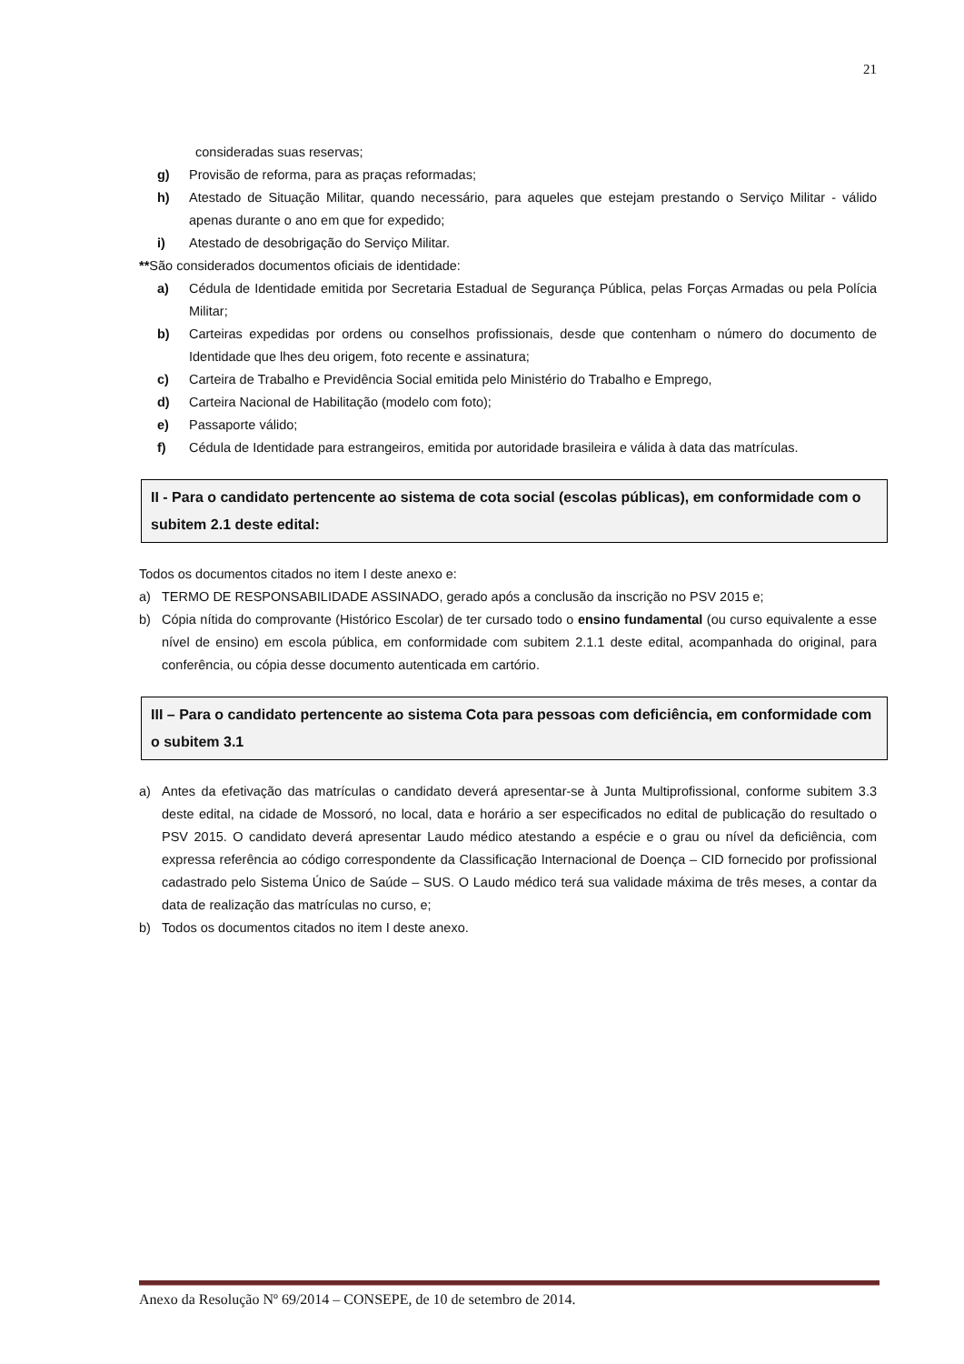21
consideradas suas reservas;
g) Provisão de reforma, para as praças reformadas;
h) Atestado de Situação Militar, quando necessário, para aqueles que estejam prestando o Serviço Militar - válido apenas durante o ano em que for expedido;
i) Atestado de desobrigação do Serviço Militar.
**São considerados documentos oficiais de identidade:
a) Cédula de Identidade emitida por Secretaria Estadual de Segurança Pública, pelas Forças Armadas ou pela Polícia Militar;
b) Carteiras expedidas por ordens ou conselhos profissionais, desde que contenham o número do documento de Identidade que lhes deu origem, foto recente e assinatura;
c) Carteira de Trabalho e Previdência Social emitida pelo Ministério do Trabalho e Emprego,
d) Carteira Nacional de Habilitação (modelo com foto);
e) Passaporte válido;
f) Cédula de Identidade para estrangeiros, emitida por autoridade brasileira e válida à data das matrículas.
II - Para o candidato pertencente ao sistema de cota social (escolas públicas), em conformidade com o subitem 2.1 deste edital:
Todos os documentos citados no item I deste anexo e:
a) TERMO DE RESPONSABILIDADE ASSINADO, gerado após a conclusão da inscrição no PSV 2015 e;
b) Cópia nítida do comprovante (Histórico Escolar) de ter cursado todo o ensino fundamental (ou curso equivalente a esse nível de ensino) em escola pública, em conformidade com subitem 2.1.1 deste edital, acompanhada do original, para conferência, ou cópia desse documento autenticada em cartório.
III – Para o candidato pertencente ao sistema Cota para pessoas com deficiência, em conformidade com o subitem 3.1
a) Antes da efetivação das matrículas o candidato deverá apresentar-se à Junta Multiprofissional, conforme subitem 3.3 deste edital, na cidade de Mossoró, no local, data e horário a ser especificados no edital de publicação do resultado o PSV 2015. O candidato deverá apresentar Laudo médico atestando a espécie e o grau ou nível da deficiência, com expressa referência ao código correspondente da Classificação Internacional de Doença – CID fornecido por profissional cadastrado pelo Sistema Único de Saúde – SUS. O Laudo médico terá sua validade máxima de três meses, a contar da data de realização das matrículas no curso, e;
b) Todos os documentos citados no item I deste anexo.
Anexo da Resolução Nº 69/2014 – CONSEPE, de 10 de setembro de 2014.